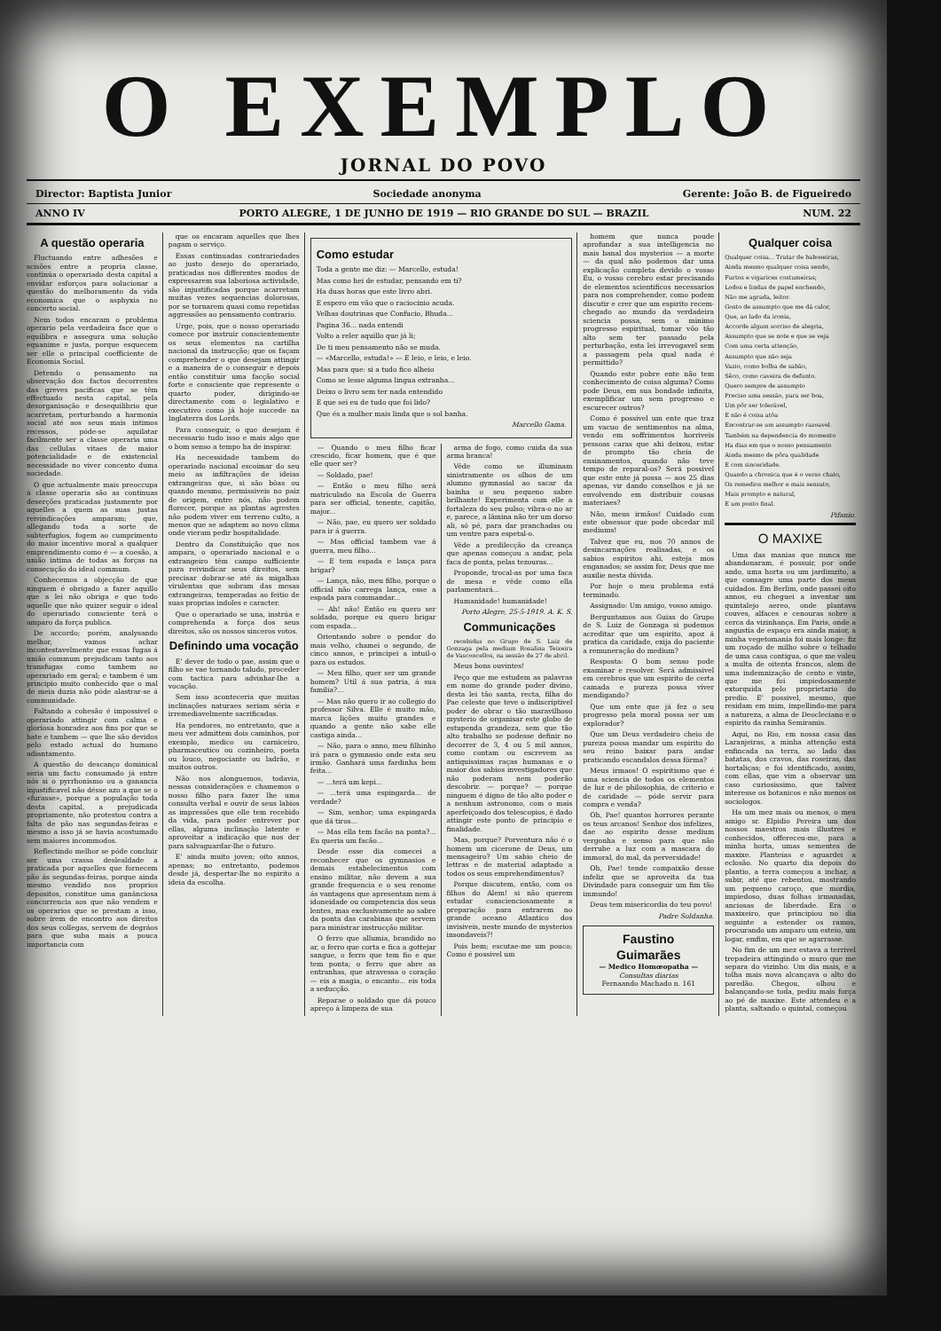O EXEMPLO
JORNAL DO POVO
Director: Baptista Junior Sociedade anonyma Gerente: João B. de Figueiredo
ANNO IV PORTO ALEGRE, 1 DE JUNHO DE 1919 — RIO GRANDE DO SUL — BRAZIL NUM. 22
A questão operaria
Fluctuando entre adhesões e scisões entre a propria classe, continúa o operariado desta capital a envidar esforços para solucionar a questão do melhoramento da vida economica que o asphyxia no concerto social.
Nem todos encaram o problema operario pela verdadeira face que o equilibra e assegura uma solução equanime e justa, porque esquecem ser elle o principal coefficiente de Economia Social.
Detendo o pensamento na observação dos factos decorrentes das greves pacificas que se têm effectuado nesta capital, pela desorganisação e desequilibrio que acarretam, perturbando a harmonia social até aos seus mais intimos recessos, póde-se aquilatar facilmente ser a classe operaria uma das cellulas vitaes de maior potencialidade e de existencial necessidade no viver concento duma sociedade.
O que actualmente mais preoccupa á classe operaria são as continuas deserções praticadas justamente por aquelles a quem as suas justas reivindicações amparam; que, allegando toda a sorte de subterfugios, fogem ao cumprimento do maior incentivo moral a qualquer emprendimento como é — a coesão, a união intima de todas as forças na consecução do ideal commum.
Conhecemos a objecção de que ninguem é obrigado a fazer aquillo que a lei não obriga e que todo aquelle que não quizer seguir o ideal do operariado consciente terá o amparo da força publica.
De accordo; porém, analysando melhor, vamos achar incontestavelmente que essas fugas á união commum prejudicam tanto aos transfugas como tambem ao operariado em geral; e tambem é um principio muito conhecido que o mal de meia duzia não póde alastrar-se á communidade.
Faltando a cohesão é impossivel o operariado attingir com calma e gloriosa honradez aos fins por que se bate e tambem — que lhe são devidos pelo estado actual do humano adiantamento.
A questão do descanço dominical seria um facto consumado já entre nós si o pyrrhonismo ou a ganancia injustificavel não désse azo a que se o «furasse», porque a população toda desta capital, a prejudicada propriamente, não protestou contra a falta de pão nas segundas-feiras e mesmo a isso já se havia acostumado sem maiores incommodos.
Reflectindo melhor se póde concluir ser uma crassa deslealdade a praticada por aquelles que fornecem pão ás segundas-feiras, porque ainda mesmo vendido nos proprios depositos, constitue uma ganânciosa concorrencia aos que não vendem e os operarios que se prestam a isso, sobre irem de encontro aos direitos dos seus collegas, servem de degráos para que suba mais a pouca importancia com
que os encaram aquelles que lhes pagam o serviço.
Essas continuadas contrariedades ao justo desejo do operariado, praticadas nos differentes modos de expressarem sua laboriosa actividade, são injustificadas porque acarretam muitas vezes sequencias dolorosas, por se tornarem quasi como repetidas aggressões ao pensamento contrario.
Urge, pois, que o nosso operariado comece por instruir conscientemente os seus elementos na cartilha nacional da instrucção; que os façam comprehender o que desejam attingir e a maneira de o conseguir e depois então constituir uma facção social forte e consciente que represente o quarto poder, dirigindo-se directamente com o legislativo e executivo como já hoje succede na Inglaterra dos Lords.
Para conseguir, o que desejam é necessario tudo isso e mais algo que o bom senso a tempo ha de inspirar.
Ha necessidade tambem do operariado nacional escoimar do seu meio as infiltrações de ideias extrangeiras que, si são bôas ou quando mesmo, permissiveis no paiz de origem, entre nós, não podem florecer, porque as plantas agrestes não podem viver em terreno culto, a menos que se adaptem ao novo clima onde vieram pedir hospitalidade.
Dentro da Constituição que nos ampara, o operariado nacional e o extrangeiro têm campo sufficiente para reivindicar seus direitos, sem precisar dobrar-se até ás migalhas virulentas que sobram das mesas extrangeiras, temperadas ao feitio de suas proprias indoles e caracter.
Que o operariado se una, instrúa e comprehenda a força dos seus direitos, são os nossos sinceros votos.
Definindo uma vocação
E' dever de todo o pae, assim que o filho se vae tornando taludo, proceder com tactica para advinhar-lhe a vocação.
Sem isso aconteceria que muitas inclinações naturaes seriam séria e irremediavelmente sacrificadas.
Ha pendores, no entretanto, que a meu ver admittem dois caminhos, por exemplo, medico ou carniceiro, pharmaceutico ou cozinheiro, poeta ou louco, negociante ou ladrão, e muitos outros.
Não nos alonguemos, todavia, nessas considerações e chamemos o nosso filho para fazer lhe uma consulta verbal e ouvir de seus labios as impressões que elle tem recebido da vida, para poder entrever por ellas, alguma inclinação latente e aproveitar a indicação que nos der para salvaguardar-lhe o futuro.
E' ainda muito joven; oito annos, apenas; no entretanto, podemos desde já, despertar-lhe no espirito a ideia da escolha.
Como estudar
Toda a gente me diz: — Marcello, estuda!
Mas como hei de estudar, pensando em ti?
Ha duas horas que este livro abri.
E espero em vão que o raciocinio acuda.
Velhas doutrinas que Confucio, Bhuda...
Pagina 36... nada entendi
Volto a reler aquillo que já li;
De ti meu pensamento não se muda.
— «Marcello, estuda!» — E leio, e leio, e leio.
Mas para que: si a tudo fico alheio
Como se lesse alguma lingua extranha...
Deixo o livro sem ter nada entendido
E que sei eu de tudo que foi lido?
Que és a mulher mais linda que o sol banha.
Marcello Gama.
— Quando o meu filho ficar crescido, ficar homem, que é que elle quer ser?
— Soldado, pae!
— Então o meu filho será matriculado na Escola de Guerra para ser official, tenente, capitão, major...
— Não, pae, eu quero ser soldado para ir á guerra.
— Mas official tambem vae á guerra, meu filho...
— E tem espada e lança para brigar?
— Lança, não, meu filho, porque o official não carrega lança, esse a espada para commandar...
— Ah! não! Então eu quero ser soldado, porque eu quero brigar com espada...
Orientando sobre o pendor do mais velho, chamei o segundo, de cinco annos, e principei a intuil-o para os estudos.
— Meu filho, quer ser um grande homem? Util á sua patria, á sua familia?...
— Mas não quero ir ao collegio do professor Silva. Elle é muito mão, marca lições muito grandes e quando a gente não sabe elle castiga ainda...
— Não, para o anno, meu filhinho irá para o gymnasio onde esta seu irmão. Ganhará uma fardinha bem feita...
— ...terá um kepi...
— ...terá uma espingarda... de verdade?
— Sim, senhor; uma espingarda que dá tiros...
— Mas ella tem facão na ponta?... Eu queria um facão...
Desde esse dia comecei a reconhecer que os gymnasios e demais estabelecimentos com ensino militar, não devem a sua grande frequencia e o seu renome ás vantagens que apresentam nem á idoneidade ou competencia dos seus lentes, mas exclusivamente ao sabre da ponta das carabinas que servem para ministrar instrucção militar.
O ferro que allumia, brandido no ar, o ferro que corta e fica a gottejar sangue, o ferro que tem fio e que tem ponta; o ferro que abre as entranhas, que atravessa o coração — eis a magia, o encanto... eis toda a seducção.
Reparae o soldado que dá pouco apreço á limpeza de sua
arma de fogo, como cuida da sua arma branca!
Vêde como se illuminam sinistramente os olhos de um alumno gymnasial ao sacar da bainha o seu pequeno sabre brilhante! Experimenta com elle a fortaleza do seu pulso; vibra-o no ar e, parece, a lâmina não ter um dorso ali, só pé, para dar pranchadas ou um ventre para espetal-o.
Vêde a predilecção da creança que apenas começou a andar, pela faca de ponta, pelas tezouras...
Proponde, trocal-as por uma faca de mesa e vêde como ella parlamentará...
Humanidade! humanidade!
Porto Alegre, 25-5-1919. A. K. S.
Communicações
recebidas no Grupo de S. Luiz de Gonzaga pela medium Rosalina Teixeira de Vasconcellos, na sessão de 27 de abril.
Meus bons ouvintes!
Peço que me estudem as palavras em nome do grande poder divino, desta lei tão santa, recta, filha do Pae celeste que teve o indiscriptivel poder de obrar o tão maravilhoso mysterio de organisar este globo de estupenda grandeza, sem que tão alto trabalho se podesse definir no decorrer de 3, 4 ou 5 mil annos, como contam ou escrevem as antiquissimas raças humanas e o maior dos sabios investigadores que não poderam nem poderão descobrir. — porque? — porque ninguem é digno de tão alto poder e a nenhum astronomo, com o mais aperfeiçoado dos telescopios, é dado attingir este ponto de principio e finalidade.
Mas, porque? Porventura não é o homem um cicerone de Deus, um mensageiro? Um sabio cheio de lettras e de material adaptado a todos os seus emprehendimentos?
Porque discutem, então, com os filhos do Alem! si não querem estudar conscienciosamente a preparação para entrarem no grande oceano Atlantico dos invisiveis, neste mundo de mysterios insondaveis?!
Pois bem; escutae-me um pouco; Como é possivel um
homem que nunca poude aprofundar a sua intelligencia no mais banal dos mysterios — a morte — da qual não podemos dar uma explicação completa devido o vosso Eu, o vosso cerebro estar precisando de elementos scientificos necessarios para nos comprehender, como podem discutir e crer que um espirito recem-chegado ao mundo da verdadeira sciencia possa, sem o minimo progresso espiritual, tomar vôo tão alto sem ter passado pela perturbação, esta lei irrevogavel sem a passagem pela qual nada é permittido?
Quando este pobre ente não tem conhecimento de coisa alguma? Como pode Deus, em sua bondade infinita, exemplificar um sem progresso e escurecer outros?
Como é possivel um ente que traz um vacuo de sentimentos na alma, vendo em soffrimentos horriveis pessoas caras que ahi deixou, estar de prompto tão cheia de ensinamentos, quando não teve tempo de reparal-os? Será possivel que este ente já possa — aos 25 dias apenas, vir dando conselhos e já se envolvendo em distribuir cousas materiaes?
Não, meus irmãos! Cuidado com este obsessor que pode obcedar mil mediums!
Talvez que eu, nos 70 annos de desincarnações realisadas, e os sabios espiritos ahi, esteja mos enganados; se assim for, Deus que me auxilie nesta dúvida.
Por hoje o meu problema está terminado.
Assignado: Um amigo, vosso amigo.
Berguntamos aos Guias do Grupo de S. Luiz de Gonzaga si podemos acreditar que um espirito, apoz á pratica da caridade, exija do paciente a remuneração do medium?
Resposta: O bom senso pode examinar e resolver. Será admissivel em cerebros que um espirito de certa camada e pureza possa viver mendigando?
Que um ente que já fez o seu progresso pela moral possa ser um explorador?
Que um Deus verdadeiro cheio de pureza possa mandar um espirito do seu reino baixar para andar praticando escandalos dessa fórma?
Meus irmaos! O espiritismo que é uma sciencia de todos os elementos de luz e de philosophia, de criterio e de caridade — póde servir para compra e venda?
Oh, Pae! quantos horrores perante os teus arcanos! Senhor dos infelizes, dae ao espirito desse medium vergonha e senso para que não derrube a luz com a mascara do immoral, do mal, da perversidade!
Oh, Pae! tende compaixão desse infeliz que se aproveita da tua Divindade para conseguir um fim tão immundo!
Deus tem misericordia do teu povo!
Padre Soldanha.
Faustino Guimarães
— Medico Homœopatha —
Consultas diarias
Fernaando Machado n. 161
Qualquer coisa
Qualquer coisa... Tratar de baboseiras,
Ainda mesmo qualquer coisa sendo,
Furtos e vigarices costumeiras;
Lodos e lindas de papel enchendo,
Não me agrada, leitor.
Gosto de assumpto que me dá calor,
Que, ao lado da ironia,
Accorde algum sorriso de alegria,
Assumpto que se note e que se veja
Com uma certa attenção,
Assumpto que não seja
Vazio, como bolha de sabão,
Sêco, como caveira de defunto.
Quero sempre de assumpto
Preciso uma sessão, para ser boa,
Um pôr ser tolerável,
E não é coisa atôa
Encontrar-se um assumpto razoavel.
Também na dependencia do momento
Ha dias em que o nosso pensamento
Ainda mesmo de pôra qualidade
E com sinceridade.
Quando a chronica que é o verso chato,
Os remedios melhor e mais sensato,
Mais prompto e natural,
E um ponto final.
Pifanio.
O MAXIXE
Uma das manias que nunca me abandonaram, é possuir, por onde ando, uma horta ou um jardimzito, a que consagre uma parte dos meus cuidados. Em Berlim, onde passei oito annos, eu cheguei a inventar um quintalejo aereo, onde plantava couves, alfaces e cenouras sobre a cerca da vizinhança. Em Paris, onde a angustia de espaço era ainda maior, a minha vegetomania foi mais longe: fiz um roçado de milho sobre o telhado de uma casa contigua, o que me valeu a multa de oitenta francos, alem de uma indemnização de cento e vinte, que me foi impiedosamente extorquida pelo proprietario do predio. E' possivel, mesmo, que residam em mim, impellindo-me para a natureza, a alma de Deocleciano e o espirito da rainha Semiramis.
Aqui, no Rio, em nossa casa das Laranjeiras, a minha attenção está enfincada na terra, ao lado das batatas, dos cravos, das roseiras, das hortaliças; e foi identificado, assim, com ellas, que vim a observar um caso curiosissimo, que talvez interesse os botanicos e não menos os sociologos.
Ha um mez mais ou menos, o meu amigo sr. Elpidio Pereira um dos nossos maestros mais illustres e conhecidos, offereceu-me, para a minha horta, umas sementes de maxixe. Planteias e aguardei a eclosão. No quarto dia depois do plantio, a terra começou a inchar, a subir, até que rebentou, mostrando um pequeno caroço, que mordia, impiedoso, duas folhas irmanadas, anciosas de liberdade. Era o maxixeiro, que principiou no dia seguinte a estender os ramos, procurando um amparo um esteio, um logar, emfim, em que se agarrasse.
No fim de um mez estava a terrivel trepadeira attingindo o muro que me separa do vizinho. Um dia mais, e a tolha mais nova alcançava o alto do paredão. Chegou, olhou e balançando-se toda, pediu mais força ao pé de maxixe. Este attendeu e a planta, saltando o quintal, começou